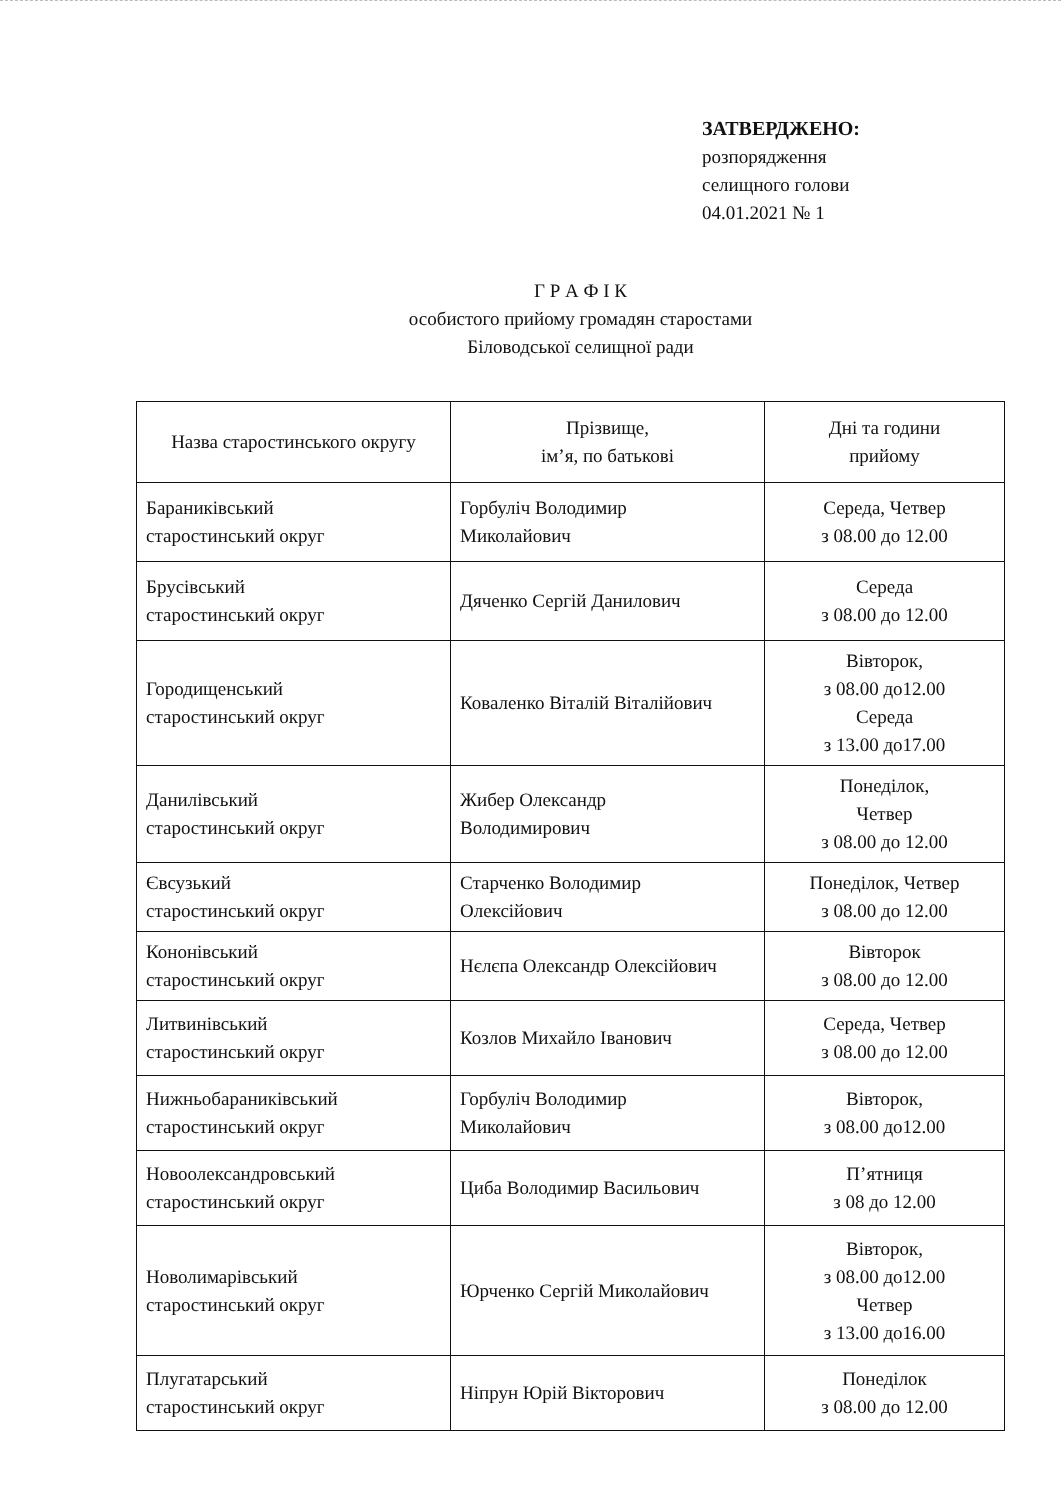ЗАТВЕРДЖЕНО:
розпорядження
селищного голови
04.01.2021 № 1
Г Р А Ф І К
особистого прийому громадян старостами
Біловодської селищної ради
| Назва старостинського округу | Прізвище, ім’я, по батькові | Дні та години прийому |
| --- | --- | --- |
| Бараниківський старостинський округ | Горбуліч Володимир Миколайович | Середа, Четвер з 08.00 до 12.00 |
| Брусівський старостинський округ | Дяченко Сергій Данилович | Середа з 08.00 до 12.00 |
| Городищенський старостинський округ | Коваленко Віталій Віталійович | Вівторок, з 08.00 до12.00 Середа з 13.00 до17.00 |
| Данилівський старостинський округ | Жибер Олександр Володимирович | Понеділок, Четвер з 08.00 до 12.00 |
| Євсузький старостинський округ | Старченко Володимир Олексійович | Понеділок, Четвер з 08.00 до 12.00 |
| Кононівський старостинський округ | Нєлєпа Олександр Олексійович | Вівторок з 08.00 до 12.00 |
| Литвинівський старостинський округ | Козлов Михайло Іванович | Середа, Четвер з 08.00 до 12.00 |
| Нижньобараниківський старостинський округ | Горбуліч Володимир Миколайович | Вівторок, з 08.00 до12.00 |
| Новоолександровський старостинський округ | Циба Володимир Васильович | П’ятниця з 08 до 12.00 |
| Новолимарівський старостинський округ | Юрченко Сергій Миколайович | Вівторок, з 08.00 до12.00 Четвер з 13.00 до16.00 |
| Плугатарський старостинський округ | Ніпрун Юрій Вікторович | Понеділок з 08.00 до 12.00 |